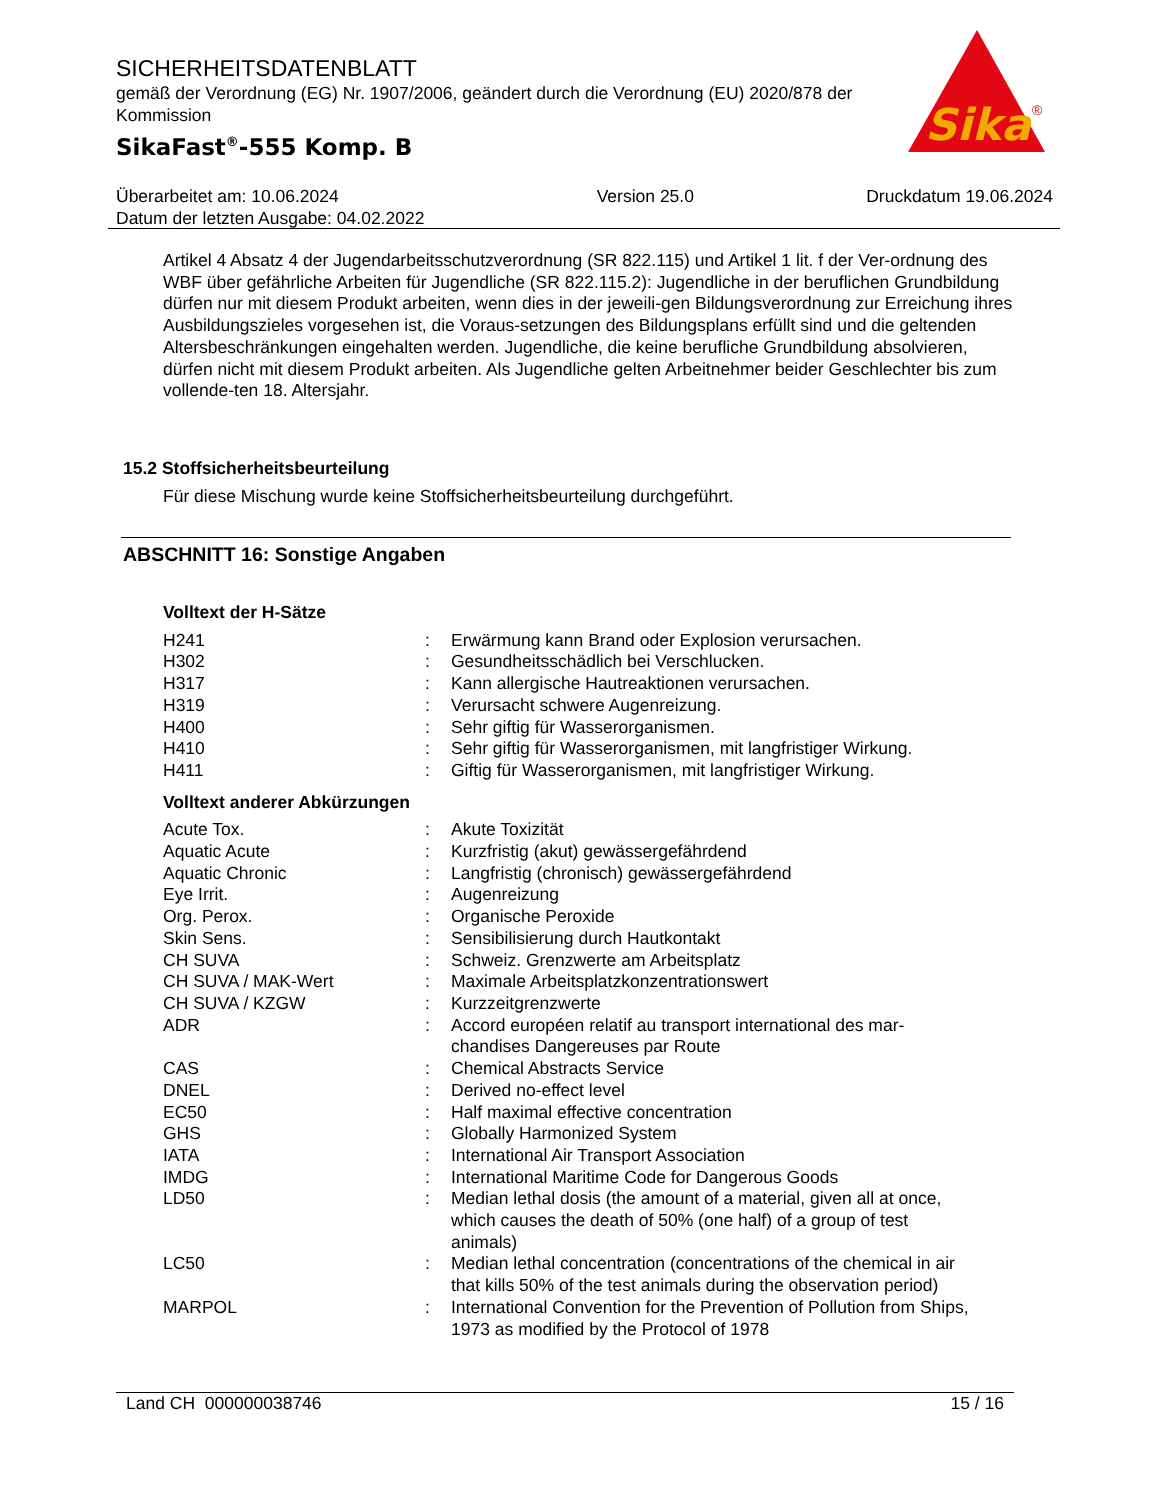SICHERHEITSDATENBLATT
gemäß der Verordnung (EG) Nr. 1907/2006, geändert durch die Verordnung (EU) 2020/878 der Kommission
SikaFast<sup>®</sup>-555 Komp. B
Sika
®
Überarbeitet am: 10.06.2024
Datum der letzten Ausgabe: 04.02.2022
Version 25.0 Druckdatum 19.06.2024
Artikel 4 Absatz 4 der Jugendarbeitsschutzverordnung (SR 822.115) und Artikel 1 lit. f der Ver-ordnung des WBF über gefährliche Arbeiten für Jugendliche (SR 822.115.2): Jugendliche in der beruflichen Grundbildung dürfen nur mit diesem Produkt arbeiten, wenn dies in der jeweili-gen Bildungsverordnung zur Erreichung ihres Ausbildungszieles vorgesehen ist, die Voraus-setzungen des Bildungsplans erfüllt sind und die geltenden Altersbeschränkungen eingehalten werden. Jugendliche, die keine berufliche Grundbildung absolvieren, dürfen nicht mit diesem Produkt arbeiten. Als Jugendliche gelten Arbeitnehmer beider Geschlechter bis zum vollende-ten 18. Altersjahr.
15.2 Stoffsicherheitsbeurteilung
Für diese Mischung wurde keine Stoffsicherheitsbeurteilung durchgeführt.
ABSCHNITT 16: Sonstige Angaben
Volltext der H-Sätze
| H241 | : | Erwärmung kann Brand oder Explosion verursachen. |
| H302 | : | Gesundheitsschädlich bei Verschlucken. |
| H317 | : | Kann allergische Hautreaktionen verursachen. |
| H319 | : | Verursacht schwere Augenreizung. |
| H400 | : | Sehr giftig für Wasserorganismen. |
| H410 | : | Sehr giftig für Wasserorganismen, mit langfristiger Wirkung. |
| H411 | : | Giftig für Wasserorganismen, mit langfristiger Wirkung. |
Volltext anderer Abkürzungen
| Acute Tox. | : | Akute Toxizität |
| Aquatic Acute | : | Kurzfristig (akut) gewässergefährdend |
| Aquatic Chronic | : | Langfristig (chronisch) gewässergefährdend |
| Eye Irrit. | : | Augenreizung |
| Org. Perox. | : | Organische Peroxide |
| Skin Sens. | : | Sensibilisierung durch Hautkontakt |
| CH SUVA | : | Schweiz. Grenzwerte am Arbeitsplatz |
| CH SUVA / MAK-Wert | : | Maximale Arbeitsplatzkonzentrationswert |
| CH SUVA / KZGW | : | Kurzzeitgrenzwerte |
| ADR | : | Accord européen relatif au transport international des mar-chandises Dangereuses par Route |
| CAS | : | Chemical Abstracts Service |
| DNEL | : | Derived no-effect level |
| EC50 | : | Half maximal effective concentration |
| GHS | : | Globally Harmonized System |
| IATA | : | International Air Transport Association |
| IMDG | : | International Maritime Code for Dangerous Goods |
| LD50 | : | Median lethal dosis (the amount of a material, given all at once, which causes the death of 50% (one half) of a group of test animals) |
| LC50 | : | Median lethal concentration (concentrations of the chemical in air that kills 50% of the test animals during the observation period) |
| MARPOL | : | International Convention for the Prevention of Pollution from Ships, 1973 as modified by the Protocol of 1978 |
Land CH 000000038746 15 / 16